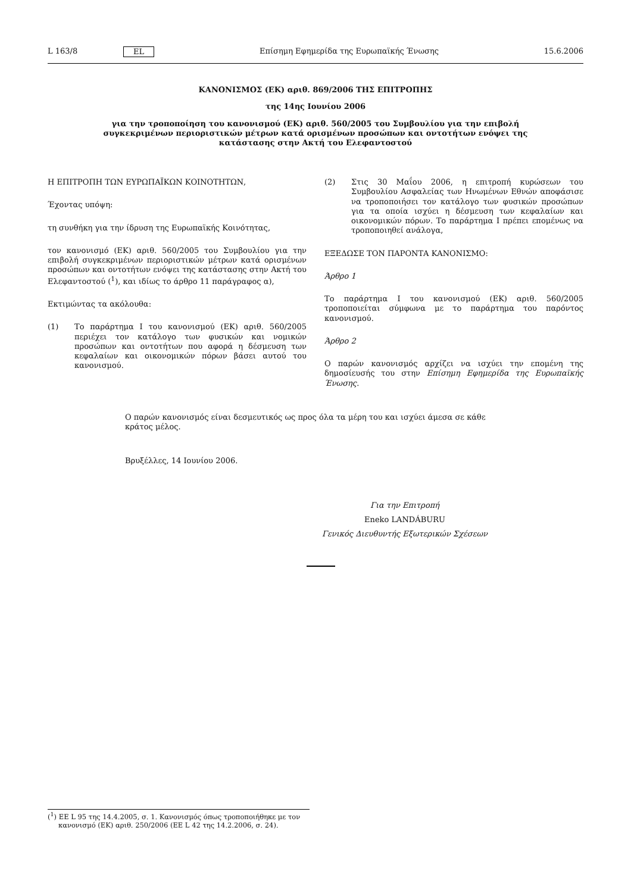L 163/8 EL Επίσημη Εφημερίδα της Ευρωπαϊκής Ένωσης 15.6.2006
ΚΑΝΟΝΙΣΜΟΣ (ΕΚ) αριθ. 869/2006 ΤΗΣ ΕΠΙΤΡΟΠΗΣ
της 14ης Ιουνίου 2006
για την τροποποίηση του κανονισμού (ΕΚ) αριθ. 560/2005 του Συμβουλίου για την επιβολή συγκεκριμένων περιοριστικών μέτρων κατά ορισμένων προσώπων και οντοτήτων ενόψει της κατάστασης στην Ακτή του Ελεφαντοστού
Η ΕΠΙΤΡΟΠΗ ΤΩΝ ΕΥΡΩΠΑΪΚΩΝ ΚΟΙΝΟΤΗΤΩΝ,
Έχοντας υπόψη:
τη συνθήκη για την ίδρυση της Ευρωπαϊκής Κοινότητας,
τον κανονισμό (ΕΚ) αριθ. 560/2005 του Συμβουλίου για την επιβολή συγκεκριμένων περιοριστικών μέτρων κατά ορισμένων προσώπων και οντοτήτων ενόψει της κατάστασης στην Ακτή του Ελεφαντοστού (<sup>1</sup>), και ιδίως το άρθρο 11 παράγραφος α),
Εκτιμώντας τα ακόλουθα:
(1) Το παράρτημα I του κανονισμού (ΕΚ) αριθ. 560/2005 περιέχει τον κατάλογο των φυσικών και νομικών προσώπων και οντοτήτων που αφορά η δέσμευση των κεφαλαίων και οικονομικών πόρων βάσει αυτού του κανονισμού.
(2) Στις 30 Μαΐου 2006, η επιτροπή κυρώσεων του Συμβουλίου Ασφαλείας των Ηνωμένων Εθνών αποφάσισε να τροποποιήσει τον κατάλογο των φυσικών προσώπων για τα οποία ισχύει η δέσμευση των κεφαλαίων και οικονομικών πόρων. Το παράρτημα I πρέπει επομένως να τροποποιηθεί ανάλογα,
ΕΞΕΔΩΣΕ ΤΟΝ ΠΑΡΟΝΤΑ ΚΑΝΟΝΙΣΜΟ:
Άρθρο 1
Το παράρτημα I του κανονισμού (ΕΚ) αριθ. 560/2005 τροποποιείται σύμφωνα με το παράρτημα του παρόντος κανονισμού.
Άρθρο 2
Ο παρών κανονισμός αρχίζει να ισχύει την επομένη της δημοσίευσής του στην Επίσημη Εφημερίδα της Ευρωπαϊκής Ένωσης.
Ο παρών κανονισμός είναι δεσμευτικός ως προς όλα τα μέρη του και ισχύει άμεσα σε κάθε κράτος μέλος.
Βρυξέλλες, 14 Ιουνίου 2006.
Για την Επιτροπή
Eneko LANDÁBURU
Γενικός Διευθυντής Εξωτερικών Σχέσεων
(<sup>1</sup>) ΕΕ L 95 της 14.4.2005, σ. 1. Κανονισμός όπως τροποποιήθηκε με τον κανονισμό (ΕΚ) αριθ. 250/2006 (ΕΕ L 42 της 14.2.2006, σ. 24).